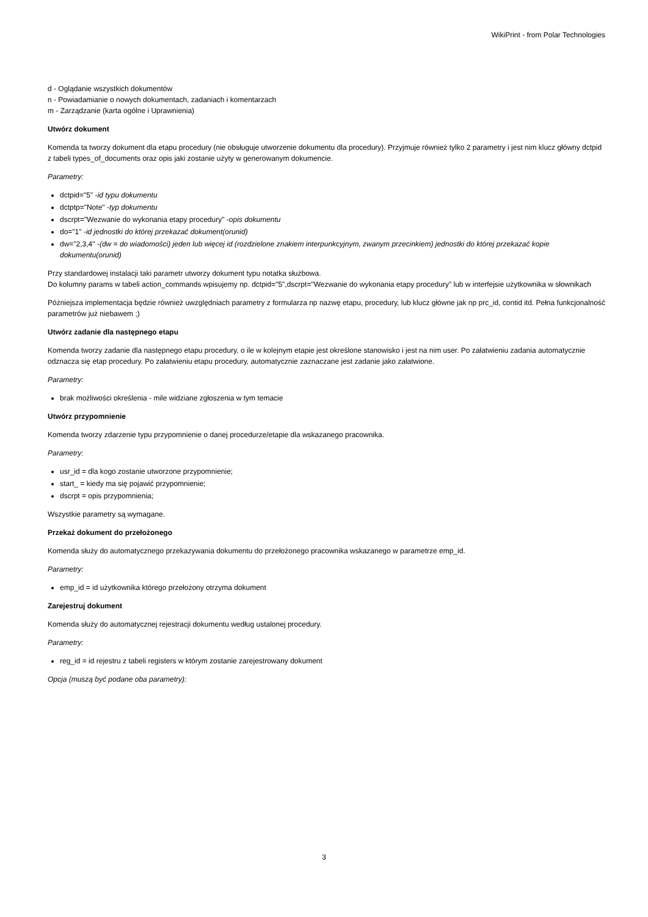WikiPrint - from Polar Technologies
d - Oglądanie wszystkich dokumentów
n - Powiadamianie o nowych dokumentach, zadaniach i komentarzach
m - Zarządzanie (karta ogólne i Uprawnienia)
Utwórz dokument
Komenda ta tworzy dokument dla etapu procedury (nie obsługuje utworzenie dokumentu dla procedury). Przyjmuje również tylko 2 parametry i jest nim klucz główny dctpid z tabeli types_of_documents oraz opis jaki zostanie użyty w generowanym dokumencie.
Parametry:
dctpid="5" -id typu dokumentu
dctptp="Note" -typ dokumentu
dscrpt="Wezwanie do wykonania etapy procedury" -opis dokumentu
do="1" -id jednostki do której przekazać dokument(orunid)
dw="2,3,4" -(dw = do wiadomości) jeden lub więcej id (rozdzielone znakiem interpunkcyjnym, zwanym przecinkiem) jednostki do której przekazać kopie dokumentu(orunid)
Przy standardowej instalacji taki parametr utworzy dokument typu notatka służbowa.
Do kolumny params w tabeli action_commands wpisujemy np. dctpid="5",dscrpt="Wezwanie do wykonania etapy procedury" lub w interfejsie użytkownika w słownikach
Póżniejsza implementacja będzie również uwzględniach parametry z formularza np nazwę etapu, procedury, lub klucz główne jak np prc_id, contid itd. Pełna funkcjonalność parametrów już niebawem ;)
Utwórz zadanie dla następnego etapu
Komenda tworzy zadanie dla następnego etapu procedury, o ile w kolejnym etapie jest określone stanowisko i jest na nim user. Po załatwieniu zadania automatycznie odznacza się etap procedury. Po załatwieniu etapu procedury, automatycznie zaznaczane jest zadanie jako załatwione.
Parametry:
brak możliwości określenia - mile widziane zgłoszenia w tym temacie
Utwórz przypomnienie
Komenda tworzy zdarzenie typu przypomnienie o danej procedurze/etapie dla wskazanego pracownika.
Parametry:
usr_id = dla kogo zostanie utworzone przypomnienie;
start_ = kiedy ma się pojawić przypomnienie;
dscrpt = opis przypomnienia;
Wszystkie parametry są wymagane.
Przekaż dokument do przełożonego
Komenda służy do automatycznego przekazywania dokumentu do przełożonego pracownika wskazanego w parametrze emp_id.
Parametry:
emp_id = id użytkownika którego przełożony otrzyma dokument
Zarejestruj dokument
Komenda służy do automatycznej rejestracji dokumentu według ustalonej procedury.
Parametry:
reg_id = id rejestru z tabeli registers w którym zostanie zarejestrowany dokument
Opcja (muszą być podane oba parametry):
3